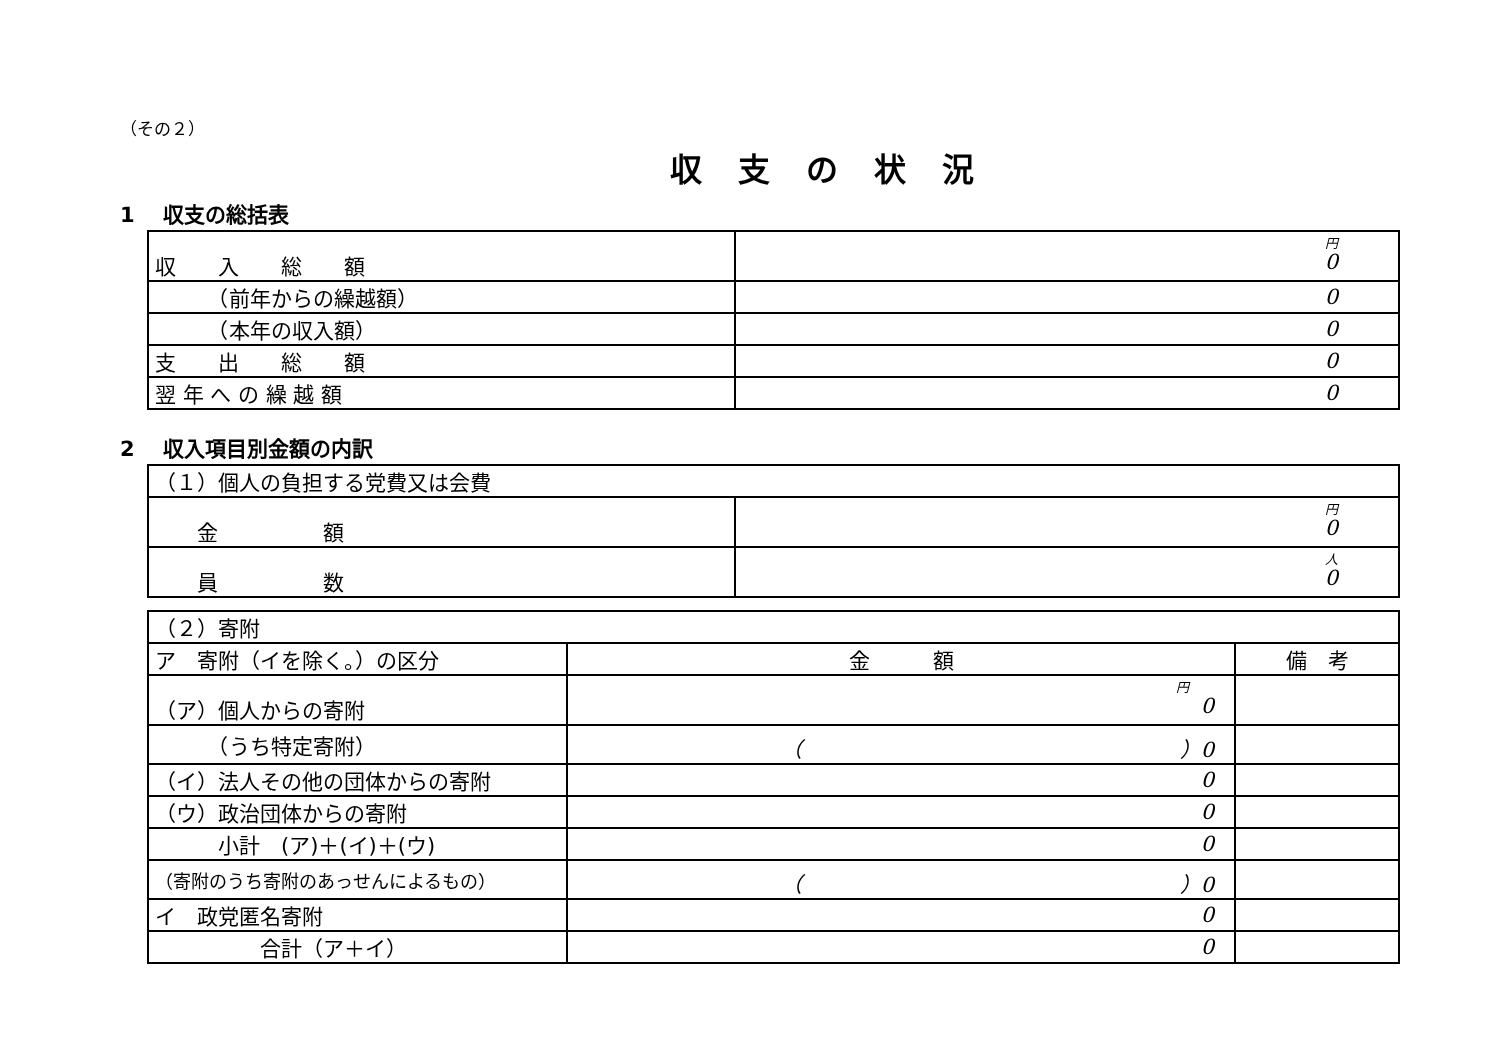（その２）
収支の状況
1　 収支の総括表
| 収 入 総 額 | 円 0 |
| （前年からの繰越額） | 0 |
| （本年の収入額） | 0 |
| 支 出 総 額 | 0 |
| 翌 年 へ の 繰 越 額 | 0 |
2　 収入項目別金額の内訳
| （１）個人の負担する党費又は会費 | |
| 金 額 | 円 0 |
| 員 数 | 人 0 |
| （２）寄附 | | |
| ア 寄附（イを除く。）の区分 | 金 額 | 備 考 |
| （ア）個人からの寄附 | 円 0 | |
| （うち特定寄附） | （ ）0 | |
| （イ）法人その他の団体からの寄附 | 0 | |
| （ウ）政治団体からの寄附 | 0 | |
| 小計 (ア)＋(イ)＋(ウ) | 0 | |
| （寄附のうち寄附のあっせんによるもの） | （ ）0 | |
| イ 政党匿名寄附 | 0 | |
| 合計（ア＋イ） | 0 | |